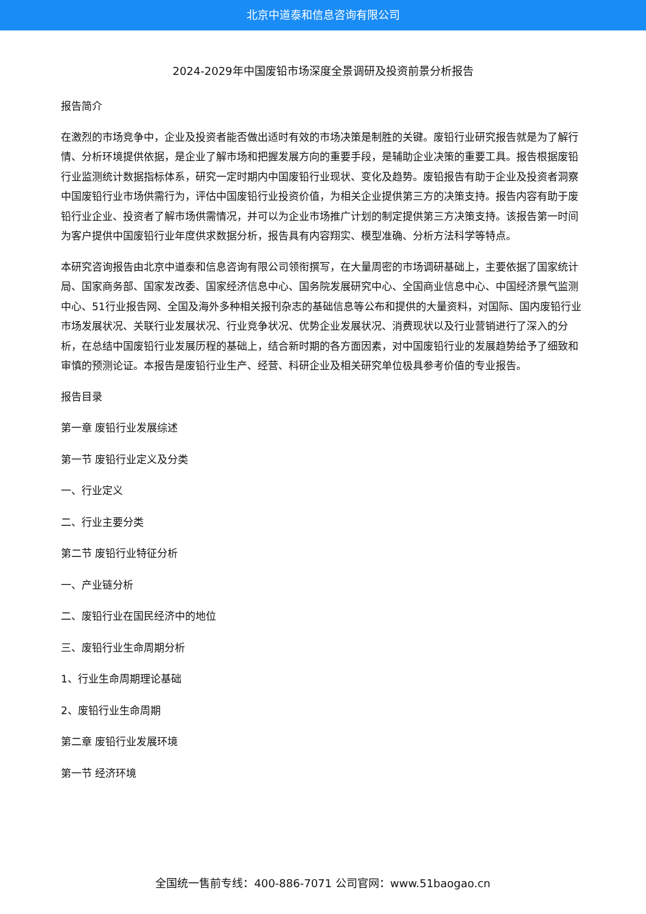北京中道泰和信息咨询有限公司
2024-2029年中国废铅市场深度全景调研及投资前景分析报告
报告简介
在激烈的市场竞争中，企业及投资者能否做出适时有效的市场决策是制胜的关键。废铅行业研究报告就是为了解行情、分析环境提供依据，是企业了解市场和把握发展方向的重要手段，是辅助企业决策的重要工具。报告根据废铅行业监测统计数据指标体系，研究一定时期内中国废铅行业现状、变化及趋势。废铅报告有助于企业及投资者洞察中国废铅行业市场供需行为，评估中国废铅行业投资价值，为相关企业提供第三方的决策支持。报告内容有助于废铅行业企业、投资者了解市场供需情况，并可以为企业市场推广计划的制定提供第三方决策支持。该报告第一时间为客户提供中国废铅行业年度供求数据分析，报告具有内容翔实、模型准确、分析方法科学等特点。
本研究咨询报告由北京中道泰和信息咨询有限公司领衔撰写，在大量周密的市场调研基础上，主要依据了国家统计局、国家商务部、国家发改委、国家经济信息中心、国务院发展研究中心、全国商业信息中心、中国经济景气监测中心、51行业报告网、全国及海外多种相关报刊杂志的基础信息等公布和提供的大量资料，对国际、国内废铅行业市场发展状况、关联行业发展状况、行业竞争状况、优势企业发展状况、消费现状以及行业营销进行了深入的分析，在总结中国废铅行业发展历程的基础上，结合新时期的各方面因素，对中国废铅行业的发展趋势给予了细致和审慎的预测论证。本报告是废铅行业生产、经营、科研企业及相关研究单位极具参考价值的专业报告。
报告目录
第一章 废铅行业发展综述
第一节 废铅行业定义及分类
一、行业定义
二、行业主要分类
第二节 废铅行业特征分析
一、产业链分析
二、废铅行业在国民经济中的地位
三、废铅行业生命周期分析
1、行业生命周期理论基础
2、废铅行业生命周期
第二章 废铅行业发展环境
第一节 经济环境
全国统一售前专线：400-886-7071 公司官网：www.51baogao.cn